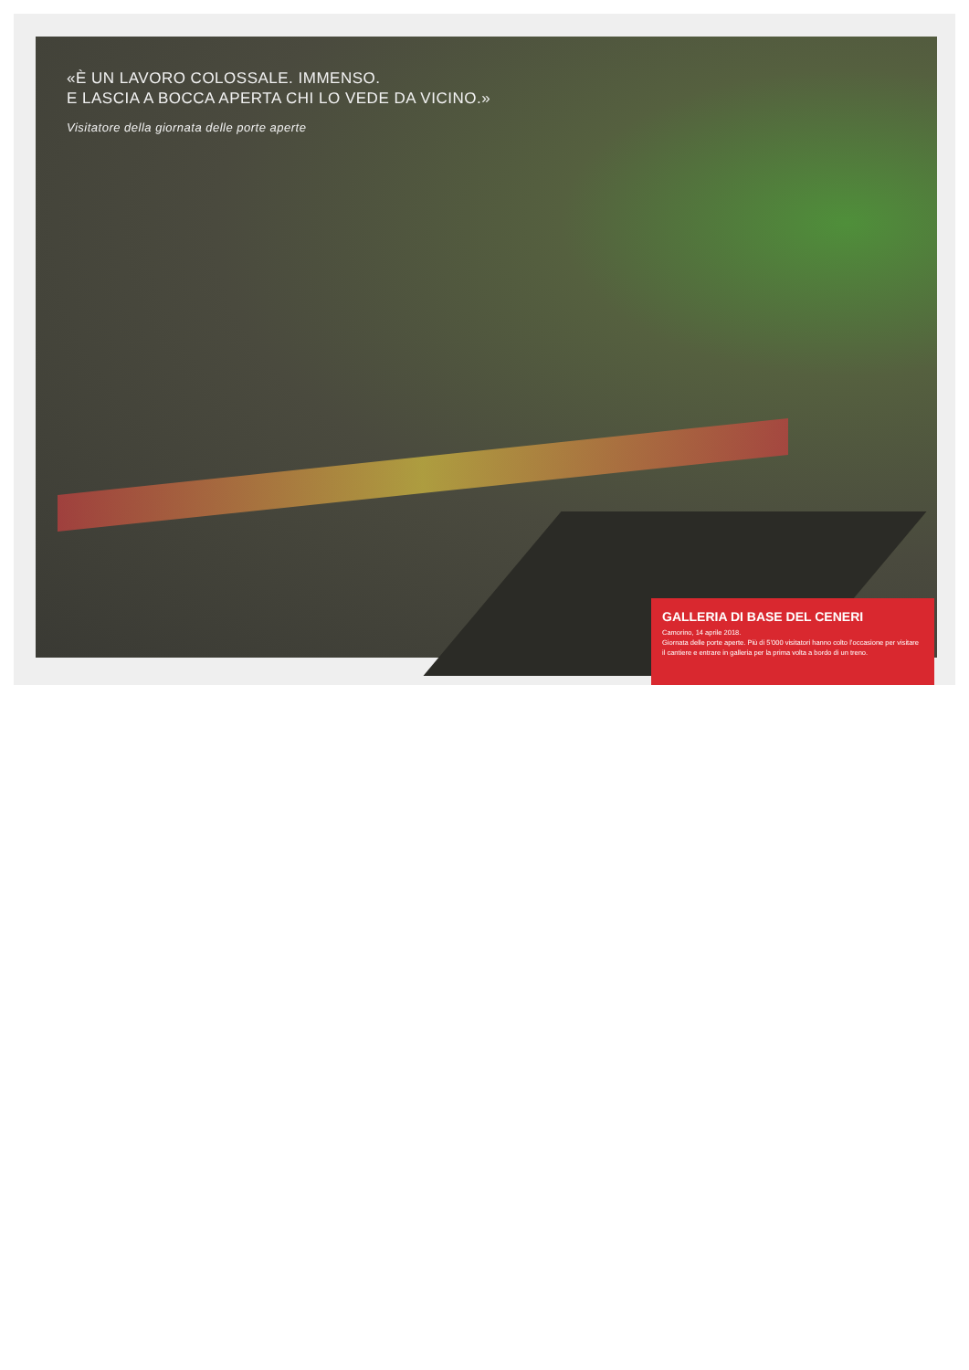«È UN LAVORO COLOSSALE. IMMENSO.
E LASCIA A BOCCA APERTA CHI LO VEDE DA VICINO.»
Visitatore della giornata delle porte aperte
GALLERIA DI BASE DEL CENERI
Camorino, 14 aprile 2018.
Giornata delle porte aperte. Più di 5’000 visitatori hanno colto l’occasione per visitare il cantiere e entrare in galleria per la prima volta a bordo di un treno.